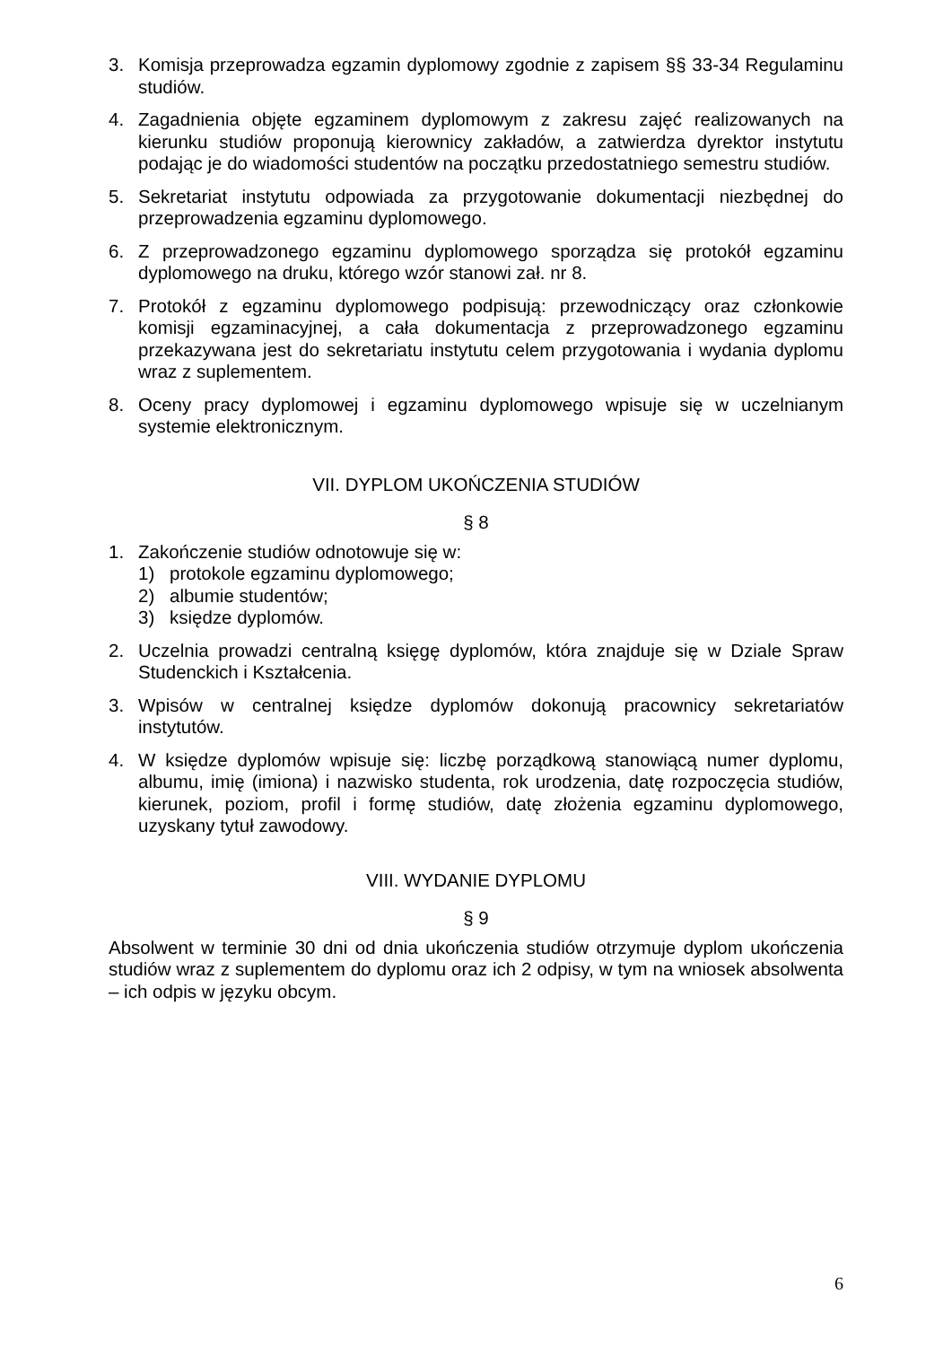3. Komisja przeprowadza egzamin dyplomowy zgodnie z zapisem §§ 33-34 Regulaminu studiów.
4. Zagadnienia objęte egzaminem dyplomowym z zakresu zajęć realizowanych na kierunku studiów proponują kierownicy zakładów, a zatwierdza dyrektor instytutu podając je do wiadomości studentów na początku przedostatniego semestru studiów.
5. Sekretariat instytutu odpowiada za przygotowanie dokumentacji niezbędnej do przeprowadzenia egzaminu dyplomowego.
6. Z przeprowadzonego egzaminu dyplomowego sporządza się protokół egzaminu dyplomowego na druku, którego wzór stanowi zał. nr 8.
7. Protokół z egzaminu dyplomowego podpisują: przewodniczący oraz członkowie komisji egzaminacyjnej, a cała dokumentacja z przeprowadzonego egzaminu przekazywana jest do sekretariatu instytutu celem przygotowania i wydania dyplomu wraz z suplementem.
8. Oceny pracy dyplomowej i egzaminu dyplomowego wpisuje się w uczelnianym systemie elektronicznym.
VII. DYPLOM UKOŃCZENIA STUDIÓW
§ 8
1. Zakończenie studiów odnotowuje się w:
1) protokole egzaminu dyplomowego;
2) albumie studentów;
3) księdze dyplomów.
2. Uczelnia prowadzi centralną księgę dyplomów, która znajduje się w Dziale Spraw Studenckich i Kształcenia.
3. Wpisów w centralnej księdze dyplomów dokonują pracownicy sekretariatów instytutów.
4. W księdze dyplomów wpisuje się: liczbę porządkową stanowiącą numer dyplomu, albumu, imię (imiona) i nazwisko studenta, rok urodzenia, datę rozpoczęcia studiów, kierunek, poziom, profil i formę studiów, datę złożenia egzaminu dyplomowego, uzyskany tytuł zawodowy.
VIII. WYDANIE DYPLOMU
§ 9
Absolwent w terminie 30 dni od dnia ukończenia studiów otrzymuje dyplom ukończenia studiów wraz z suplementem do dyplomu oraz ich 2 odpisy, w tym na wniosek absolwenta – ich odpis w języku obcym.
6